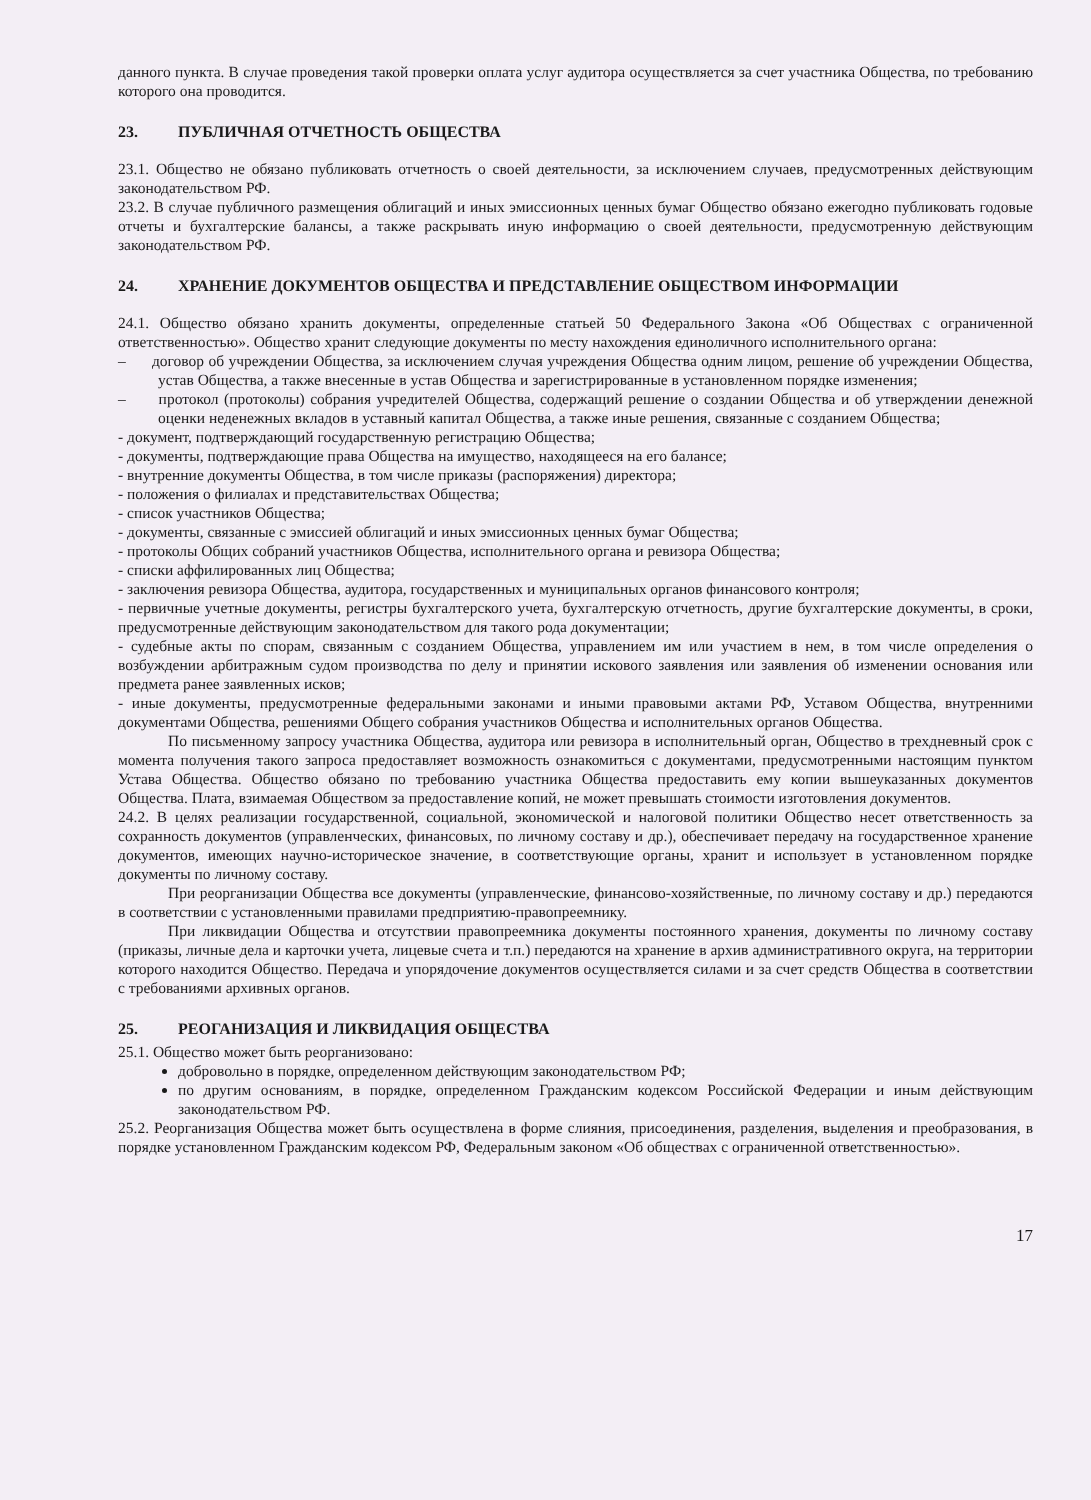данного пункта. В случае проведения такой проверки оплата услуг аудитора осуществляется за счет участника Общества, по требованию которого она проводится.
23. ПУБЛИЧНАЯ ОТЧЕТНОСТЬ ОБЩЕСТВА
23.1. Общество не обязано публиковать отчетность о своей деятельности, за исключением случаев, предусмотренных действующим законодательством РФ.
23.2. В случае публичного размещения облигаций и иных эмиссионных ценных бумаг Общество обязано ежегодно публиковать годовые отчеты и бухгалтерские балансы, а также раскрывать иную информацию о своей деятельности, предусмотренную действующим законодательством РФ.
24. ХРАНЕНИЕ ДОКУМЕНТОВ ОБЩЕСТВА И ПРЕДСТАВЛЕНИЕ ОБЩЕСТВОМ ИНФОРМАЦИИ
24.1. Общество обязано хранить документы, определенные статьей 50 Федерального Закона «Об Обществах с ограниченной ответственностью». Общество хранит следующие документы по месту нахождения единоличного исполнительного органа:
– договор об учреждении Общества, за исключением случая учреждения Общества одним лицом, решение об учреждении Общества, устав Общества, а также внесенные в устав Общества и зарегистрированные в установленном порядке изменения;
– протокол (протоколы) собрания учредителей Общества, содержащий решение о создании Общества и об утверждении денежной оценки неденежных вкладов в уставный капитал Общества, а также иные решения, связанные с созданием Общества;
- документ, подтверждающий государственную регистрацию Общества;
- документы, подтверждающие права Общества на имущество, находящееся на его балансе;
- внутренние документы Общества, в том числе приказы (распоряжения) директора;
- положения о филиалах и представительствах Общества;
- список участников Общества;
- документы, связанные с эмиссией облигаций и иных эмиссионных ценных бумаг Общества;
- протоколы Общих собраний участников Общества, исполнительного органа и ревизора Общества;
- списки аффилированных лиц Общества;
- заключения ревизора Общества, аудитора, государственных и муниципальных органов финансового контроля;
- первичные учетные документы, регистры бухгалтерского учета, бухгалтерскую отчетность, другие бухгалтерские документы, в сроки, предусмотренные действующим законодательством для такого рода документации;
- судебные акты по спорам, связанным с созданием Общества, управлением им или участием в нем, в том числе определения о возбуждении арбитражным судом производства по делу и принятии искового заявления или заявления об изменении основания или предмета ранее заявленных исков;
- иные документы, предусмотренные федеральными законами и иными правовыми актами РФ, Уставом Общества, внутренними документами Общества, решениями Общего собрания участников Общества и исполнительных органов Общества.
По письменному запросу участника Общества, аудитора или ревизора в исполнительный орган, Общество в трехдневный срок с момента получения такого запроса предоставляет возможность ознакомиться с документами, предусмотренными настоящим пунктом Устава Общества. Общество обязано по требованию участника Общества предоставить ему копии вышеуказанных документов Общества. Плата, взимаемая Обществом за предоставление копий, не может превышать стоимости изготовления документов.
24.2. В целях реализации государственной, социальной, экономической и налоговой политики Общество несет ответственность за сохранность документов (управленческих, финансовых, по личному составу и др.), обеспечивает передачу на государственное хранение документов, имеющих научно-историческое значение, в соответствующие органы, хранит и использует в установленном порядке документы по личному составу.
При реорганизации Общества все документы (управленческие, финансово-хозяйственные, по личному составу и др.) передаются в соответствии с установленными правилами предприятию-правопреемнику.
При ликвидации Общества и отсутствии правопреемника документы постоянного хранения, документы по личному составу (приказы, личные дела и карточки учета, лицевые счета и т.п.) передаются на хранение в архив административного округа, на территории которого находится Общество. Передача и упорядочение документов осуществляется силами и за счет средств Общества в соответствии с требованиями архивных органов.
25. РЕОГАНИЗАЦИЯ И ЛИКВИДАЦИЯ ОБЩЕСТВА
25.1. Общество может быть реорганизовано:
добровольно в порядке, определенном действующим законодательством РФ;
по другим основаниям, в порядке, определенном Гражданским кодексом Российской Федерации и иным действующим законодательством РФ.
25.2. Реорганизация Общества может быть осуществлена в форме слияния, присоединения, разделения, выделения и преобразования, в порядке установленном Гражданским кодексом РФ, Федеральным законом «Об обществах с ограниченной ответственностью».
17